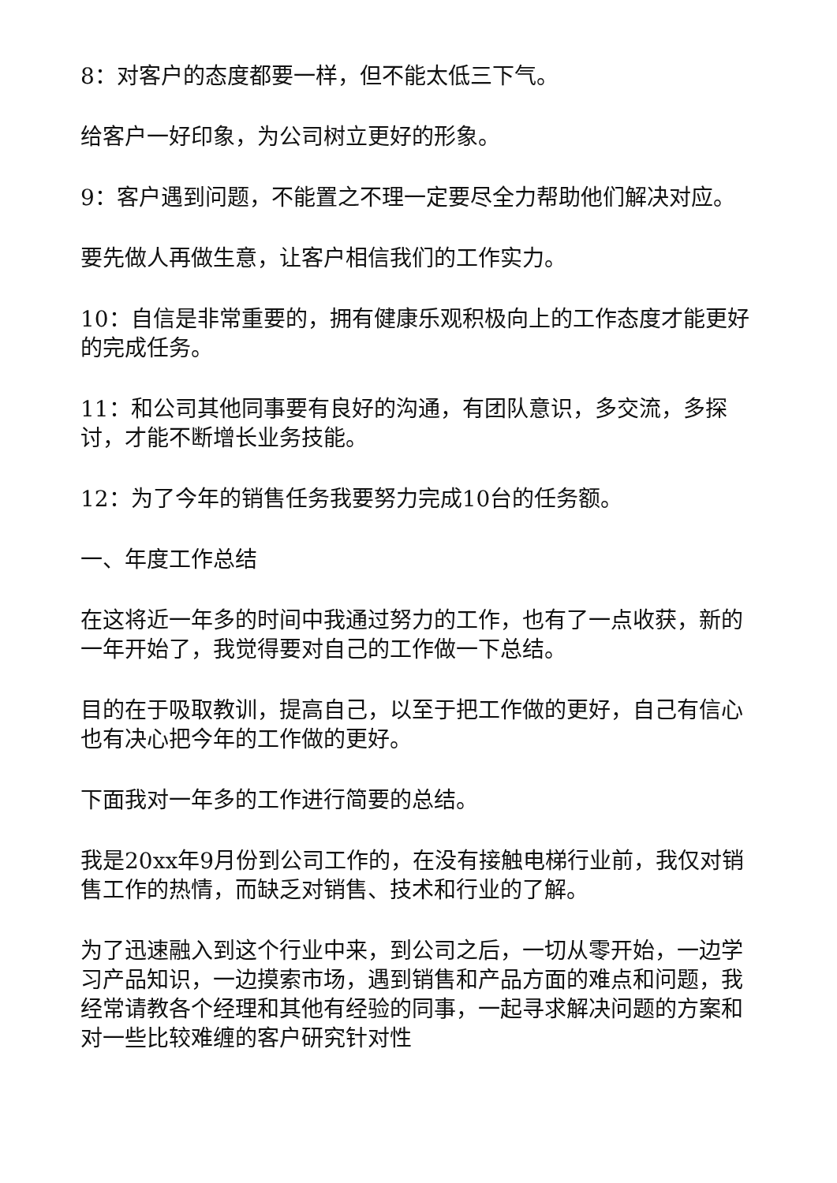8：对客户的态度都要一样，但不能太低三下气。
给客户一好印象，为公司树立更好的形象。
9：客户遇到问题，不能置之不理一定要尽全力帮助他们解决对应。
要先做人再做生意，让客户相信我们的工作实力。
10：自信是非常重要的，拥有健康乐观积极向上的工作态度才能更好的完成任务。
11：和公司其他同事要有良好的沟通，有团队意识，多交流，多探讨，才能不断增长业务技能。
12：为了今年的销售任务我要努力完成10台的任务额。
一、年度工作总结
在这将近一年多的时间中我通过努力的工作，也有了一点收获，新的一年开始了，我觉得要对自己的工作做一下总结。
目的在于吸取教训，提高自己，以至于把工作做的更好，自己有信心也有决心把今年的工作做的更好。
下面我对一年多的工作进行简要的总结。
我是20xx年9月份到公司工作的，在没有接触电梯行业前，我仅对销售工作的热情，而缺乏对销售、技术和行业的了解。
为了迅速融入到这个行业中来，到公司之后，一切从零开始，一边学习产品知识，一边摸索市场，遇到销售和产品方面的难点和问题，我经常请教各个经理和其他有经验的同事，一起寻求解决问题的方案和对一些比较难缠的客户研究针对性